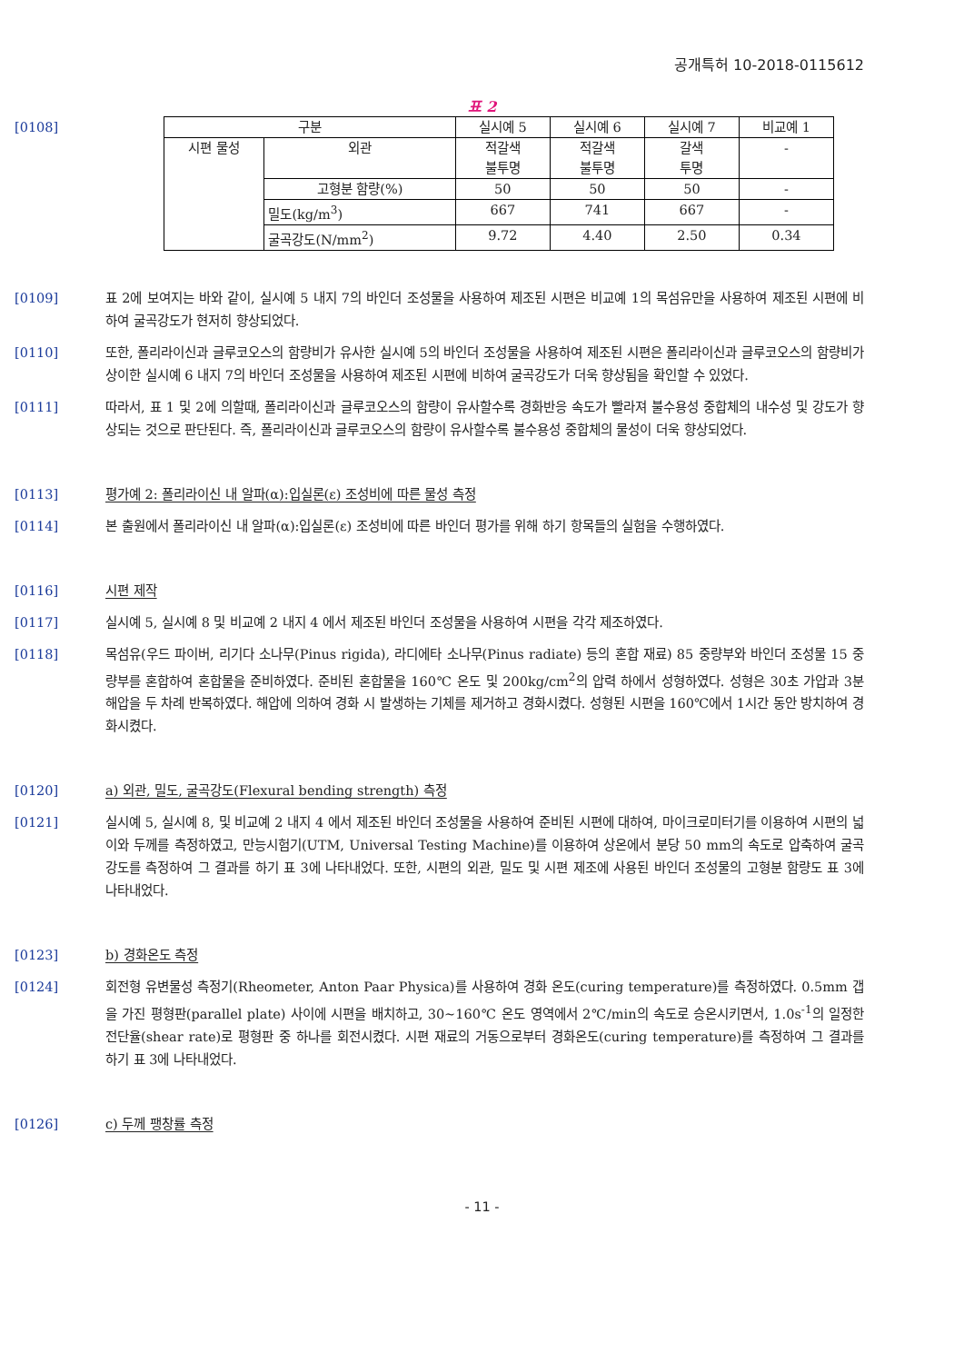공개특허 10-2018-0115612
표 2
[0108]
| 구분 | | 실시예 5 | 실시예 6 | 실시예 7 | 비교예 1 |
| 시편 물성 | 외관 | 적갈색 불투명 | 적갈색 불투명 | 갈색 투명 | - |
| | 고형분 함량(%) | 50 | 50 | 50 | - |
| | 밀도(kg/m<sup>3</sup>) | 667 | 741 | 667 | - |
| | 굴곡강도(N/mm<sup>2</sup>) | 9.72 | 4.40 | 2.50 | 0.34 |
[0109] 표 2에 보여지는 바와 같이, 실시예 5 내지 7의 바인더 조성물을 사용하여 제조된 시편은 비교예 1의 목섬유만을 사용하여 제조된 시편에 비하여 굴곡강도가 현저히 향상되었다.
[0110] 또한, 폴리라이신과 글루코오스의 함량비가 유사한 실시예 5의 바인더 조성물을 사용하여 제조된 시편은 폴리라이신과 글루코오스의 함량비가 상이한 실시예 6 내지 7의 바인더 조성물을 사용하여 제조된 시편에 비하여 굴곡강도가 더욱 향상됨을 확인할 수 있었다.
[0111] 따라서, 표 1 및 2에 의할때, 폴리라이신과 글루코오스의 함량이 유사할수록 경화반응 속도가 빨라져 불수용성 중합체의 내수성 및 강도가 향상되는 것으로 판단된다. 즉, 폴리라이신과 글루코오스의 함량이 유사할수록 불수용성 중합체의 물성이 더욱 향상되었다.
[0113] 평가예 2: 폴리라이신 내 알파(α):입실론(ε) 조성비에 따른 물성 측정
[0114] 본 출원에서 폴리라이신 내 알파(α):입실론(ε) 조성비에 따른 바인더 평가를 위해 하기 항목들의 실험을 수행하였다.
[0116] 시편 제작
[0117] 실시예 5, 실시예 8 및 비교예 2 내지 4 에서 제조된 바인더 조성물을 사용하여 시편을 각각 제조하였다.
[0118] 목섬유(우드 파이버, 리기다 소나무(Pinus rigida), 라디에타 소나무(Pinus radiate) 등의 혼합 재료) 85 중량부와 바인더 조성물 15 중량부를 혼합하여 혼합물을 준비하였다. 준비된 혼합물을 160℃ 온도 및 200kg/cm<sup>2</sup>의 압력 하에서 성형하였다. 성형은 30초 가압과 3분 해압을 두 차례 반복하였다. 해압에 의하여 경화 시 발생하는 기체를 제거하고 경화시켰다. 성형된 시편을 160℃에서 1시간 동안 방치하여 경화시켰다.
[0120] a) 외관, 밀도, 굴곡강도(Flexural bending strength) 측정
[0121] 실시예 5, 실시예 8, 및 비교예 2 내지 4 에서 제조된 바인더 조성물을 사용하여 준비된 시편에 대하여, 마이크로미터기를 이용하여 시편의 넓이와 두께를 측정하였고, 만능시험기(UTM, Universal Testing Machine)를 이용하여 상온에서 분당 50 mm의 속도로 압축하여 굴곡 강도를 측정하여 그 결과를 하기 표 3에 나타내었다. 또한, 시편의 외관, 밀도 및 시편 제조에 사용된 바인더 조성물의 고형분 함량도 표 3에 나타내었다.
[0123] b) 경화온도 측정
[0124] 회전형 유변물성 측정기(Rheometer, Anton Paar Physica)를 사용하여 경화 온도(curing temperature)를 측정하였다. 0.5mm 갭을 가진 평형판(parallel plate) 사이에 시편을 배치하고, 30~160℃ 온도 영역에서 2℃/min의 속도로 승온시키면서, 1.0s<sup>-1</sup>의 일정한 전단율(shear rate)로 평형판 중 하나를 회전시켰다. 시편 재료의 거동으로부터 경화온도(curing temperature)를 측정하여 그 결과를 하기 표 3에 나타내었다.
[0126] c) 두께 팽창률 측정
- 11 -